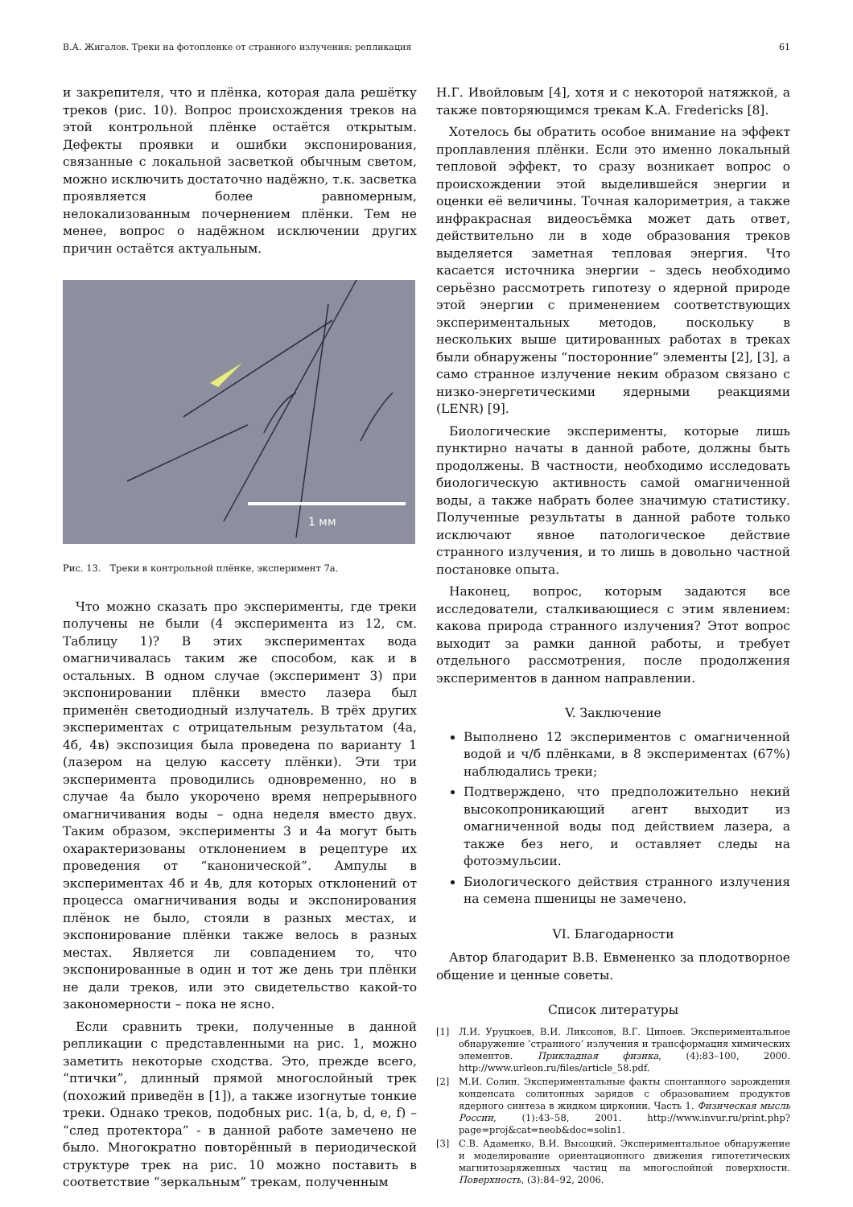В.А. Жигалов. Треки на фотопленке от странного излучения: репликация 61
и закрепителя, что и плёнка, которая дала решётку треков (рис. 10). Вопрос происхождения треков на этой контрольной плёнке остаётся открытым. Дефекты проявки и ошибки экспонирования, связанные с локальной засветкой обычным светом, можно исключить достаточно надёжно, т.к. засветка проявляется более равномерным, нелокализованным почернением плёнки. Тем не менее, вопрос о надёжном исключении других причин остаётся актуальным.
1 мм
Рис. 13. Треки в контрольной плёнке, эксперимент 7а.
Что можно сказать про эксперименты, где треки получены не были (4 эксперимента из 12, см. Таблицу 1)? В этих экспериментах вода омагничивалась таким же способом, как и в остальных. В одном случае (эксперимент 3) при экспонировании плёнки вместо лазера был применён светодиодный излучатель. В трёх других экспериментах с отрицательным результатом (4а, 4б, 4в) экспозиция была проведена по варианту 1 (лазером на целую кассету плёнки). Эти три эксперимента проводились одновременно, но в случае 4а было укорочено время непрерывного омагничивания воды – одна неделя вместо двух. Таким образом, эксперименты 3 и 4а могут быть охарактеризованы отклонением в рецептуре их проведения от “канонической”. Ампулы в экспериментах 4б и 4в, для которых отклонений от процесса омагничивания воды и экспонирования плёнок не было, стояли в разных местах, и экспонирование плёнки также велось в разных местах. Является ли совпадением то, что экспонированные в один и тот же день три плёнки не дали треков, или это свидетельство какой-то закономерности – пока не ясно.
Если сравнить треки, полученные в данной репликации с представленными на рис. 1, можно заметить некоторые сходства. Это, прежде всего, “птички”, длинный прямой многослойный трек (похожий приведён в [1]), а также изогнутые тонкие треки. Однако треков, подобных рис. 1(a, b, d, e, f) – “след протектора” - в данной работе замечено не было. Многократно повторённый в периодической структуре трек на рис. 10 можно поставить в соответствие “зеркальным” трекам, полученным
Н.Г. Ивойловым [4], хотя и с некоторой натяжкой, а также повторяющимся трекам K.A. Fredericks [8].
Хотелось бы обратить особое внимание на эффект проплавления плёнки. Если это именно локальный тепловой эффект, то сразу возникает вопрос о происхождении этой выделившейся энергии и оценки её величины. Точная калориметрия, а также инфракрасная видеосъёмка может дать ответ, действительно ли в ходе образования треков выделяется заметная тепловая энергия. Что касается источника энергии – здесь необходимо серьёзно рассмотреть гипотезу о ядерной природе этой энергии с применением соответствующих экспериментальных методов, поскольку в нескольких выше цитированных работах в треках были обнаружены “посторонние” элементы [2], [3], а само странное излучение неким образом связано с низко-энергетическими ядерными реакциями (LENR) [9].
Биологические эксперименты, которые лишь пунктирно начаты в данной работе, должны быть продолжены. В частности, необходимо исследовать биологическую активность самой омагниченной воды, а также набрать более значимую статистику. Полученные результаты в данной работе только исключают явное патологическое действие странного излучения, и то лишь в довольно частной постановке опыта.
Наконец, вопрос, которым задаются все исследователи, сталкивающиеся с этим явлением: какова природа странного излучения? Этот вопрос выходит за рамки данной работы, и требует отдельного рассмотрения, после продолжения экспериментов в данном направлении.
V. Заключение
Выполнено 12 экспериментов с омагниченной водой и ч/б плёнками, в 8 экспериментах (67%) наблюдались треки;
Подтверждено, что предположительно некий высокопроникающий агент выходит из омагниченной воды под действием лазера, а также без него, и оставляет следы на фотоэмульсии.
Биологического действия странного излучения на семена пшеницы не замечено.
VI. Благодарности
Автор благодарит В.В. Евмененко за плодотворное общение и ценные советы.
Список литературы
[1] Л.И. Уруцкоев, В.И. Ликсонов, В.Г. Циноев. Экспериментальное обнаружение ’странного’ излучения и трансформация химических элементов. Прикладная физика, (4):83–100, 2000. http://www.urleon.ru/files/article_58.pdf.
[2] М.И. Солин. Экспериментальные факты спонтанного зарождения конденсата солитонных зарядов с образованием продуктов ядерного синтеза в жидком цирконии. Часть 1. Физическая мысль России, (1):43–58, 2001. http://www.invur.ru/print.php?page=proj&cat=neob&doc=solin1.
[3] С.В. Адаменко, В.И. Высоцкий. Экспериментальное обнаружение и моделирование ориентационного движения гипотетических магнитозаряженных частиц на многослойной поверхности. Поверхность, (3):84–92, 2006.